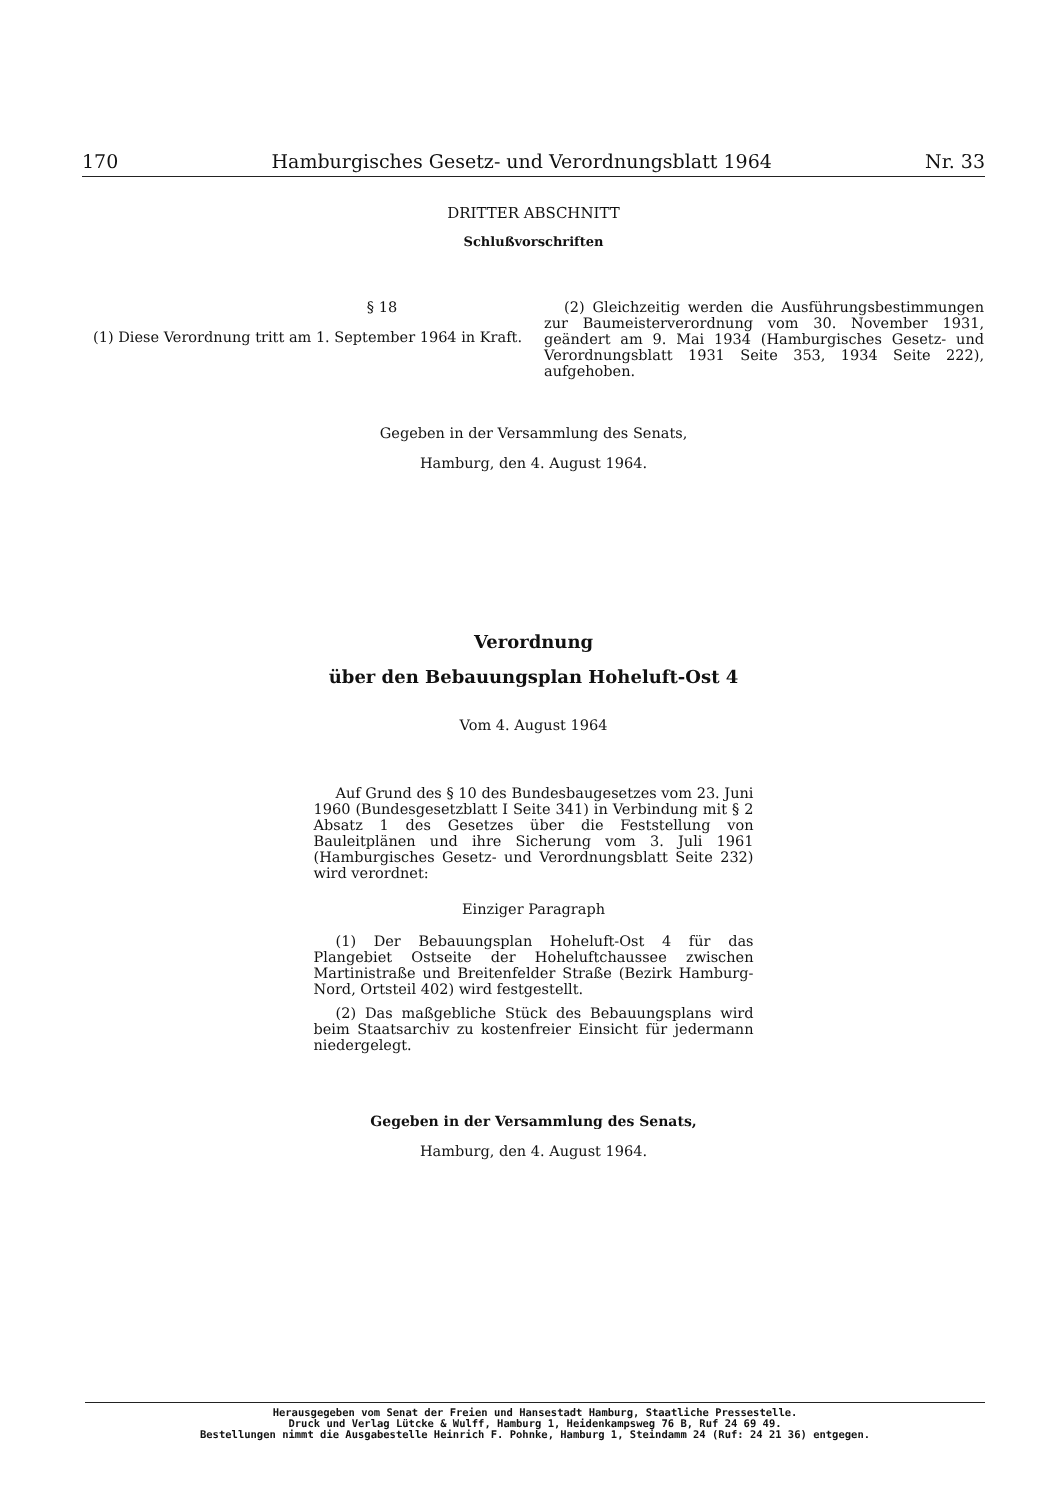170 Hamburgisches Gesetz- und Verordnungsblatt 1964 Nr. 33
DRITTER ABSCHNITT
Schlußvorschriften
§ 18
(1) Diese Verordnung tritt am 1. September 1964 in Kraft.
(2) Gleichzeitig werden die Ausführungsbestimmungen zur Baumeisterverordnung vom 30. November 1931, geändert am 9. Mai 1934 (Hamburgisches Gesetz- und Verordnungsblatt 1931 Seite 353, 1934 Seite 222), aufgehoben.
Gegeben in der Versammlung des Senats,
Hamburg, den 4. August 1964.
Verordnung
über den Bebauungsplan Hoheluft-Ost 4
Vom 4. August 1964
Auf Grund des § 10 des Bundesbaugesetzes vom 23. Juni 1960 (Bundesgesetzblatt I Seite 341) in Verbindung mit § 2 Absatz 1 des Gesetzes über die Feststellung von Bauleitplänen und ihre Sicherung vom 3. Juli 1961 (Hamburgisches Gesetz- und Verordnungsblatt Seite 232) wird verordnet:
Einziger Paragraph
(1) Der Bebauungsplan Hoheluft-Ost 4 für das Plangebiet Ostseite der Hoheluftchaussee zwischen Martinistraße und Breitenfelder Straße (Bezirk Hamburg-Nord, Ortsteil 402) wird festgestellt.
(2) Das maßgebliche Stück des Bebauungsplans wird beim Staatsarchiv zu kostenfreier Einsicht für jedermann niedergelegt.
Gegeben in der Versammlung des Senats,
Hamburg, den 4. August 1964.
Herausgegeben vom Senat der Freien und Hansestadt Hamburg, Staatliche Pressestelle.
Druck und Verlag Lütcke & Wulff, Hamburg 1, Heidenkampsweg 76 B, Ruf 24 69 49.
Bestellungen nimmt die Ausgabestelle Heinrich F. Pohnke, Hamburg 1, Steindamm 24 (Ruf: 24 21 36) entgegen.